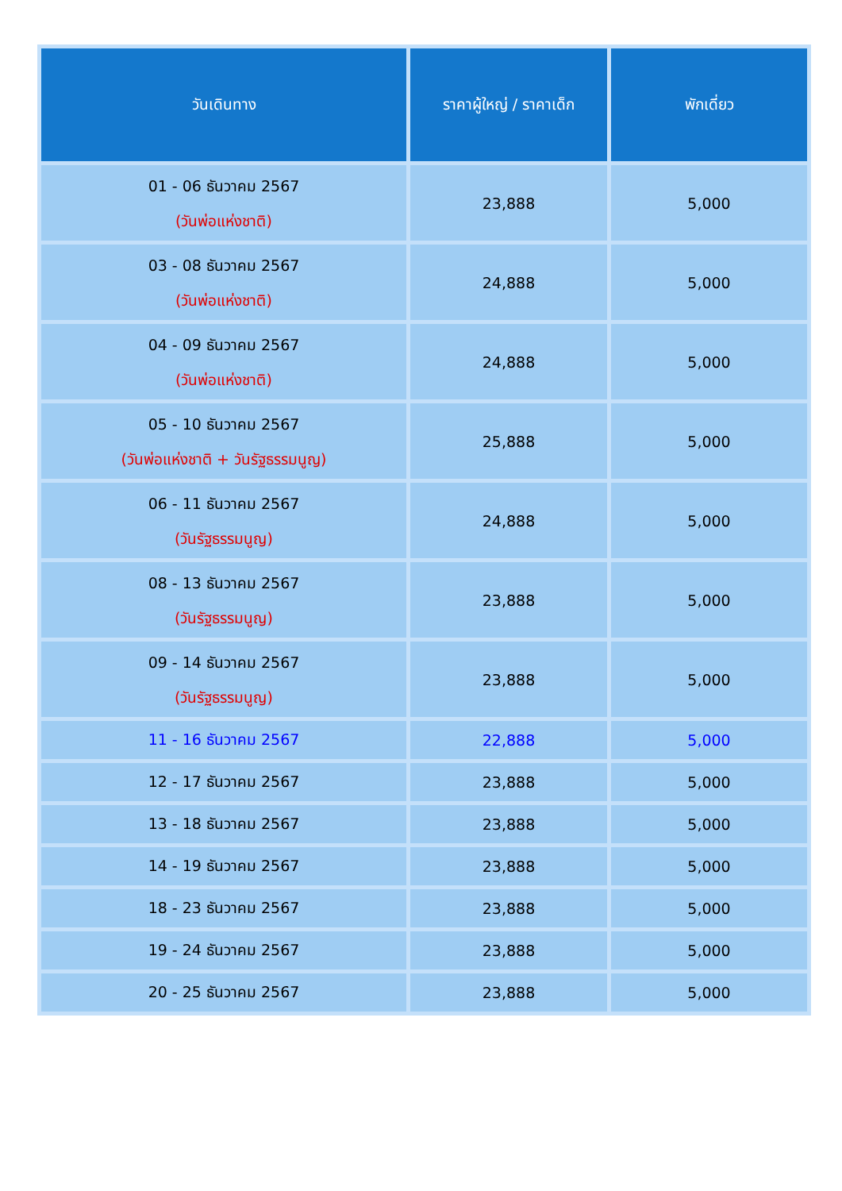| วันเดินทาง | ราคาผู้ใหญ่ / ราคาเด็ก | พักเดี่ยว |
| --- | --- | --- |
| 01 - 06 ธันวาคม 2567 (วันพ่อแห่งชาติ) | 23,888 | 5,000 |
| 03 - 08 ธันวาคม 2567 (วันพ่อแห่งชาติ) | 24,888 | 5,000 |
| 04 - 09 ธันวาคม 2567 (วันพ่อแห่งชาติ) | 24,888 | 5,000 |
| 05 - 10 ธันวาคม 2567 (วันพ่อแห่งชาติ + วันรัฐธรรมนูญ) | 25,888 | 5,000 |
| 06 - 11 ธันวาคม 2567 (วันรัฐธรรมนูญ) | 24,888 | 5,000 |
| 08 - 13 ธันวาคม 2567 (วันรัฐธรรมนูญ) | 23,888 | 5,000 |
| 09 - 14 ธันวาคม 2567 (วันรัฐธรรมนูญ) | 23,888 | 5,000 |
| 11 - 16 ธันวาคม 2567 | 22,888 | 5,000 |
| 12 - 17 ธันวาคม 2567 | 23,888 | 5,000 |
| 13 - 18 ธันวาคม 2567 | 23,888 | 5,000 |
| 14 - 19 ธันวาคม 2567 | 23,888 | 5,000 |
| 18 - 23 ธันวาคม 2567 | 23,888 | 5,000 |
| 19 - 24 ธันวาคม 2567 | 23,888 | 5,000 |
| 20 - 25 ธันวาคม 2567 | 23,888 | 5,000 |